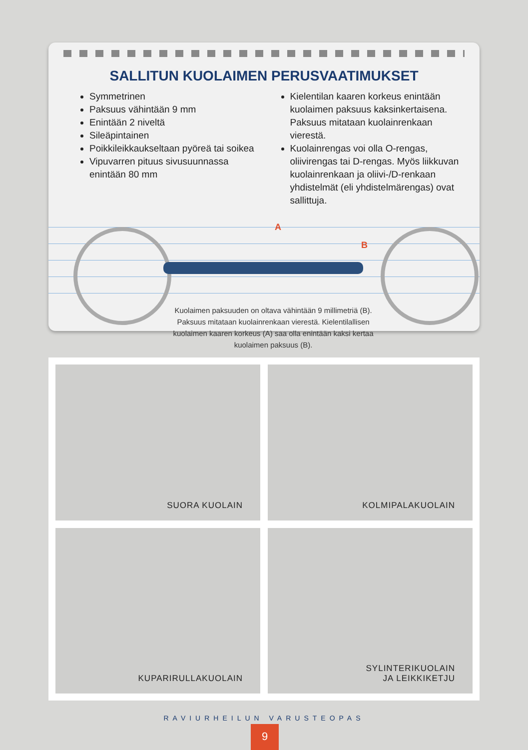SALLITUN KUOLAIMEN PERUSVAATIMUKSET
Symmetrinen
Paksuus vähintään 9 mm
Enintään 2 niveltä
Sileäpintainen
Poikkileikkaukseltaan pyöreä tai soikea
Vipuvarren pituus sivusuunnassa enintään 80 mm
Kielentilan kaaren korkeus enintään kuolaimen paksuus kaksinkertaisena. Paksuus mitataan kuolainrenkaan vierestä.
Kuolainrengas voi olla O-rengas, oliivirengas tai D-rengas. Myös liikkuvan kuolainrenkaan ja oliivi-/D-renkaan yhdistelmät (eli yhdistelmärengas) ovat sallittuja.
A
B
Kuolaimen paksuuden on oltava vähintään 9 millimetriä (B). Paksuus mitataan kuolainrenkaan vierestä. Kielentilallisen kuolaimen kaaren korkeus (A) saa olla enintään kaksi kertaa kuolaimen paksuus (B).
SUORA KUOLAIN
KOLMIPALAKUOLAIN
KUPARIRULLAKUOLAIN
SYLINTERIKUOLAIN
JA LEIKKIKETJU
RAVIURHEILUN VARUSTEOPAS
9